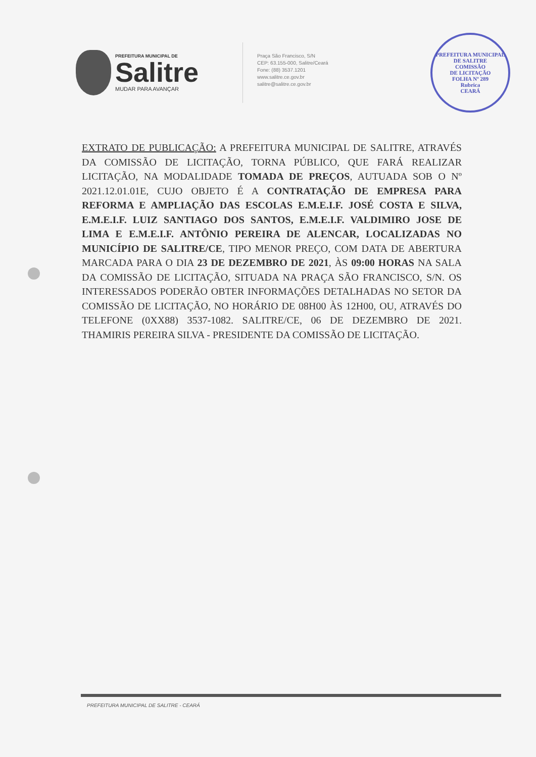PREFEITURA MUNICIPAL DE
Salitre
MUDAR PARA AVANÇAR
Praça São Francisco, S/N
CEP: 63.155-000, Salitre/Ceará
Fone: (88) 3537.1201
www.salitre.ce.gov.br
salitre@salitre.ce.gov.br
PREFEITURA MUNICIPAL DE SALITRE
COMISSÃO
DE LICITAÇÃO
FOLHA Nº 289
Rubrica
CEARÁ
EXTRATO DE PUBLICAÇÃO: A PREFEITURA MUNICIPAL DE SALITRE, ATRAVÉS DA COMISSÃO DE LICITAÇÃO, TORNA PÚBLICO, QUE FARÁ REALIZAR LICITAÇÃO, NA MODALIDADE TOMADA DE PREÇOS, AUTUADA SOB O Nº 2021.12.01.01E, CUJO OBJETO É A CONTRATAÇÃO DE EMPRESA PARA REFORMA E AMPLIAÇÃO DAS ESCOLAS E.M.E.I.F. JOSÉ COSTA E SILVA, E.M.E.I.F. LUIZ SANTIAGO DOS SANTOS, E.M.E.I.F. VALDIMIRO JOSE DE LIMA E E.M.E.I.F. ANTÔNIO PEREIRA DE ALENCAR, LOCALIZADAS NO MUNICÍPIO DE SALITRE/CE, TIPO MENOR PREÇO, COM DATA DE ABERTURA MARCADA PARA O DIA 23 DE DEZEMBRO DE 2021, ÀS 09:00 HORAS NA SALA DA COMISSÃO DE LICITAÇÃO, SITUADA NA PRAÇA SÃO FRANCISCO, S/N. OS INTERESSADOS PODERÃO OBTER INFORMAÇÕES DETALHADAS NO SETOR DA COMISSÃO DE LICITAÇÃO, NO HORÁRIO DE 08H00 ÀS 12H00, OU, ATRAVÉS DO TELEFONE (0XX88) 3537-1082. SALITRE/CE, 06 DE DEZEMBRO DE 2021. THAMIRIS PEREIRA SILVA - PRESIDENTE DA COMISSÃO DE LICITAÇÃO.
PREFEITURA MUNICIPAL DE SALITRE - CEARÁ